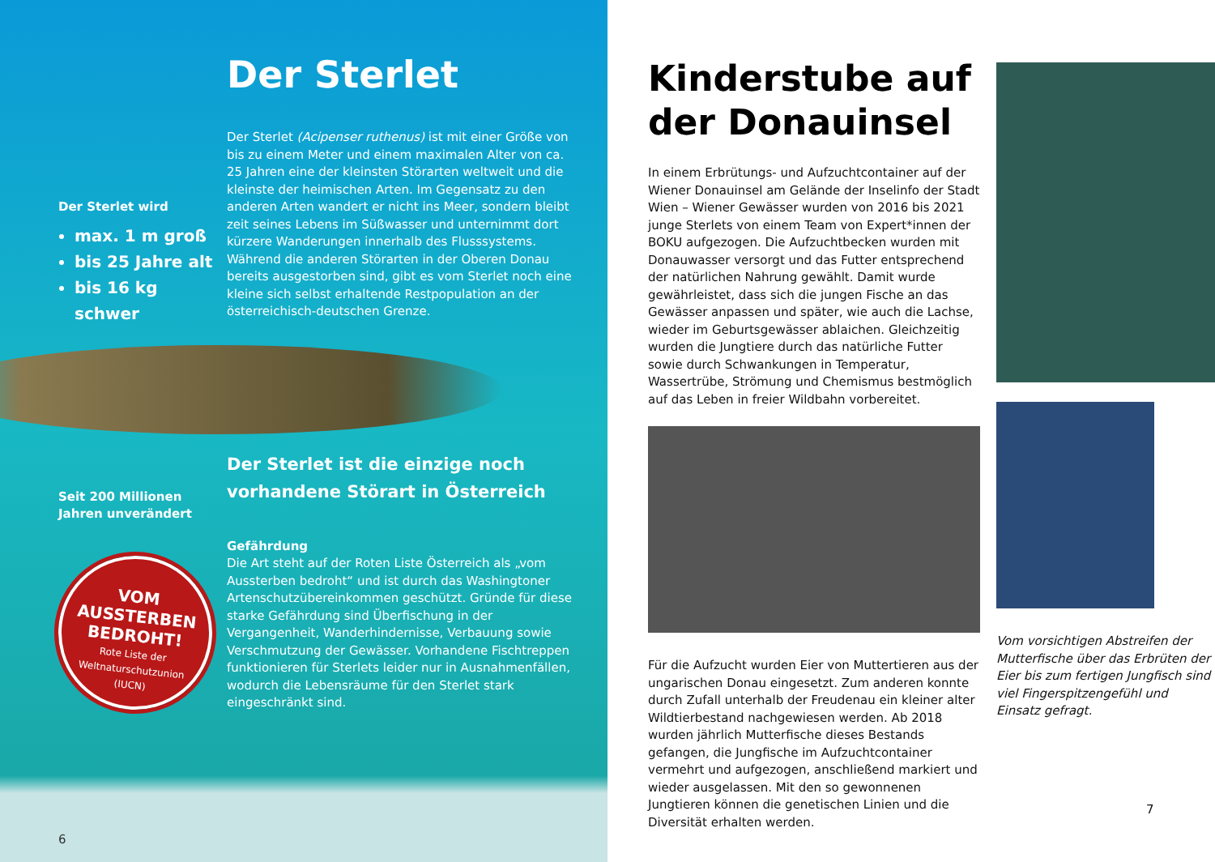Der Sterlet wird
max. 1 m groß
bis 25 Jahre alt
bis 16 kg schwer
Seit 200 Millionen
Jahren unverändert
VOM
AUSSTERBEN
BEDROHT!
Rote Liste der
Weltnaturschutzunion
(IUCN)
6
Der Sterlet
Der Sterlet (Acipenser ruthenus) ist mit einer Größe von bis zu einem Meter und einem maximalen Alter von ca. 25 Jahren eine der kleinsten Störarten weltweit und die kleinste der heimischen Arten. Im Gegensatz zu den anderen Arten wandert er nicht ins Meer, sondern bleibt zeit seines Lebens im Süßwasser und unternimmt dort kürzere Wanderungen innerhalb des Flusssystems. Während die anderen Störarten in der Oberen Donau bereits ausgestorben sind, gibt es vom Sterlet noch eine kleine sich selbst erhaltende Restpopulation an der österreichisch-deutschen Grenze.
Der Sterlet ist die einzige noch vorhandene Störart in Österreich
Gefährdung
Die Art steht auf der Roten Liste Österreich als „vom Aussterben bedroht“ und ist durch das Washingtoner Artenschutzübereinkommen geschützt. Gründe für diese starke Gefährdung sind Überfischung in der Vergangenheit, Wanderhindernisse, Verbauung sowie Verschmutzung der Gewässer. Vorhandene Fischtreppen funktionieren für Sterlets leider nur in Ausnahmenfällen, wodurch die Lebensräume für den Sterlet stark eingeschränkt sind.
Kinderstube auf der Donauinsel
In einem Erbrütungs- und Aufzuchtcontainer auf der Wiener Donauinsel am Gelände der Inselinfo der Stadt Wien – Wiener Gewässer wurden von 2016 bis 2021 junge Sterlets von einem Team von Expert*innen der BOKU aufgezogen. Die Aufzuchtbecken wurden mit Donauwasser versorgt und das Futter entsprechend der natürlichen Nahrung gewählt. Damit wurde gewährleistet, dass sich die jungen Fische an das Gewässer anpassen und später, wie auch die Lachse, wieder im Geburtsgewässer ablaichen. Gleichzeitig wurden die Jungtiere durch das natürliche Futter sowie durch Schwankungen in Temperatur, Wassertrübe, Strömung und Chemismus bestmöglich auf das Leben in freier Wildbahn vorbereitet.
Für die Aufzucht wurden Eier von Muttertieren aus der ungarischen Donau eingesetzt. Zum anderen konnte durch Zufall unterhalb der Freudenau ein kleiner alter Wildtierbestand nachgewiesen werden. Ab 2018 wurden jährlich Mutterfische dieses Bestands gefangen, die Jungfische im Aufzuchtcontainer vermehrt und aufgezogen, anschließend markiert und wieder ausgelassen. Mit den so gewonnenen Jungtieren können die genetischen Linien und die Diversität erhalten werden.
Vom vorsichtigen Abstreifen der Mutterfische über das Erbrüten der Eier bis zum fertigen Jungfisch sind viel Fingerspitzengefühl und Einsatz gefragt.
7